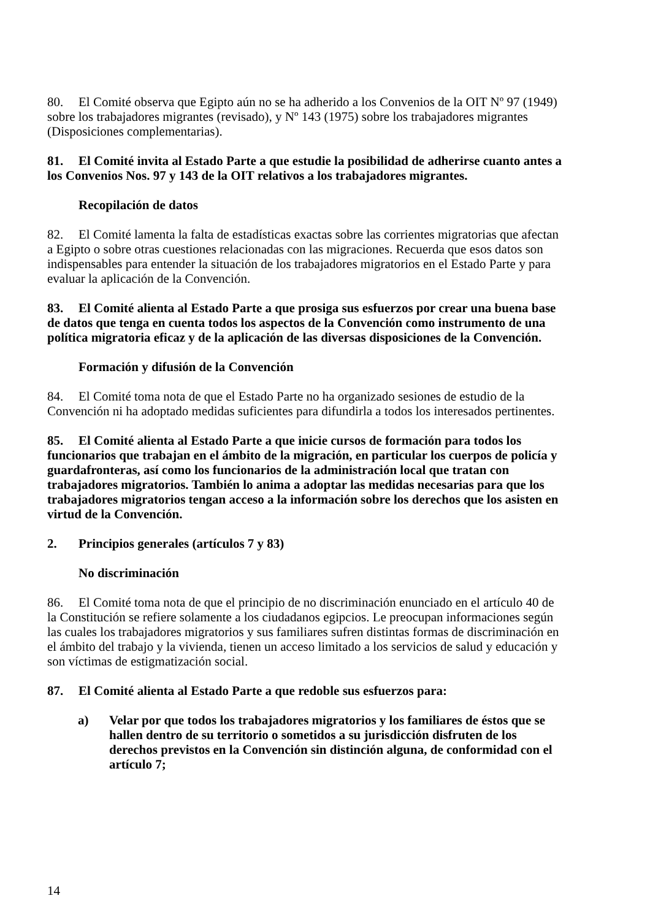80. El Comité observa que Egipto aún no se ha adherido a los Convenios de la OIT Nº 97 (1949) sobre los trabajadores migrantes (revisado), y Nº 143 (1975) sobre los trabajadores migrantes (Disposiciones complementarias).
81. El Comité invita al Estado Parte a que estudie la posibilidad de adherirse cuanto antes a los Convenios Nos. 97 y 143 de la OIT relativos a los trabajadores migrantes.
Recopilación de datos
82. El Comité lamenta la falta de estadísticas exactas sobre las corrientes migratorias que afectan a Egipto o sobre otras cuestiones relacionadas con las migraciones. Recuerda que esos datos son indispensables para entender la situación de los trabajadores migratorios en el Estado Parte y para evaluar la aplicación de la Convención.
83. El Comité alienta al Estado Parte a que prosiga sus esfuerzos por crear una buena base de datos que tenga en cuenta todos los aspectos de la Convención como instrumento de una política migratoria eficaz y de la aplicación de las diversas disposiciones de la Convención.
Formación y difusión de la Convención
84. El Comité toma nota de que el Estado Parte no ha organizado sesiones de estudio de la Convención ni ha adoptado medidas suficientes para difundirla a todos los interesados pertinentes.
85. El Comité alienta al Estado Parte a que inicie cursos de formación para todos los funcionarios que trabajan en el ámbito de la migración, en particular los cuerpos de policía y guardafronteras, así como los funcionarios de la administración local que tratan con trabajadores migratorios. También lo anima a adoptar las medidas necesarias para que los trabajadores migratorios tengan acceso a la información sobre los derechos que los asisten en virtud de la Convención.
2. Principios generales (artículos 7 y 83)
No discriminación
86. El Comité toma nota de que el principio de no discriminación enunciado en el artículo 40 de la Constitución se refiere solamente a los ciudadanos egipcios. Le preocupan informaciones según las cuales los trabajadores migratorios y sus familiares sufren distintas formas de discriminación en el ámbito del trabajo y la vivienda, tienen un acceso limitado a los servicios de salud y educación y son víctimas de estigmatización social.
87. El Comité alienta al Estado Parte a que redoble sus esfuerzos para:
a) Velar por que todos los trabajadores migratorios y los familiares de éstos que se hallen dentro de su territorio o sometidos a su jurisdicción disfruten de los derechos previstos en la Convención sin distinción alguna, de conformidad con el artículo 7;
14